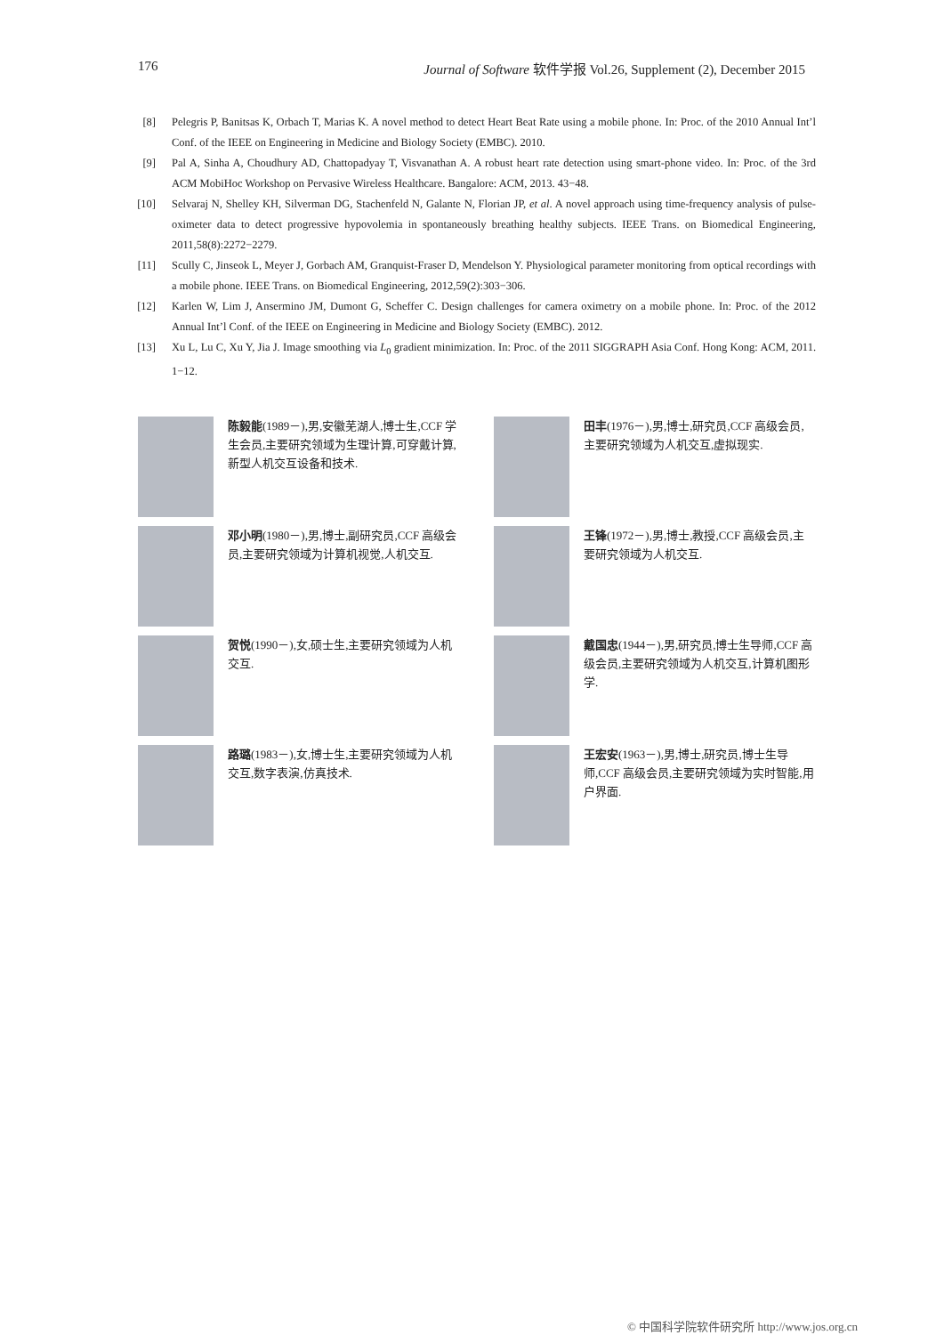176 Journal of Software 软件学报 Vol.26, Supplement (2), December 2015
[8] Pelegris P, Banitsas K, Orbach T, Marias K. A novel method to detect Heart Beat Rate using a mobile phone. In: Proc. of the 2010 Annual Int’l Conf. of the IEEE on Engineering in Medicine and Biology Society (EMBC). 2010.
[9] Pal A, Sinha A, Choudhury AD, Chattopadyay T, Visvanathan A. A robust heart rate detection using smart-phone video. In: Proc. of the 3rd ACM MobiHoc Workshop on Pervasive Wireless Healthcare. Bangalore: ACM, 2013. 43−48.
[10] Selvaraj N, Shelley KH, Silverman DG, Stachenfeld N, Galante N, Florian JP, et al. A novel approach using time-frequency analysis of pulse-oximeter data to detect progressive hypovolemia in spontaneously breathing healthy subjects. IEEE Trans. on Biomedical Engineering, 2011,58(8):2272−2279.
[11] Scully C, Jinseok L, Meyer J, Gorbach AM, Granquist-Fraser D, Mendelson Y. Physiological parameter monitoring from optical recordings with a mobile phone. IEEE Trans. on Biomedical Engineering, 2012,59(2):303−306.
[12] Karlen W, Lim J, Ansermino JM, Dumont G, Scheffer C. Design challenges for camera oximetry on a mobile phone. In: Proc. of the 2012 Annual Int’l Conf. of the IEEE on Engineering in Medicine and Biology Society (EMBC). 2012.
[13] Xu L, Lu C, Xu Y, Jia J. Image smoothing via L<sub>0</sub> gradient minimization. In: Proc. of the 2011 SIGGRAPH Asia Conf. Hong Kong: ACM, 2011. 1−12.
陈毅能(1989－),男,安徽芜湖人,博士生,CCF 学生会员,主要研究领域为生理计算,可穿戴计算,新型人机交互设备和技术.
田丰(1976－),男,博士,研究员,CCF 高级会员,主要研究领域为人机交互,虚拟现实.
邓小明(1980－),男,博士,副研究员,CCF 高级会员,主要研究领域为计算机视觉,人机交互.
王锋(1972－),男,博士,教授,CCF 高级会员,主要研究领域为人机交互.
贺悦(1990－),女,硕士生,主要研究领域为人机交互.
戴国忠(1944－),男,研究员,博士生导师,CCF 高级会员,主要研究领域为人机交互,计算机图形学.
路璐(1983－),女,博士生,主要研究领域为人机交互,数字表演,仿真技术.
王宏安(1963－),男,博士,研究员,博士生导师,CCF 高级会员,主要研究领域为实时智能,用户界面.
© 中国科学院软件研究所 http://www.jos.org.cn